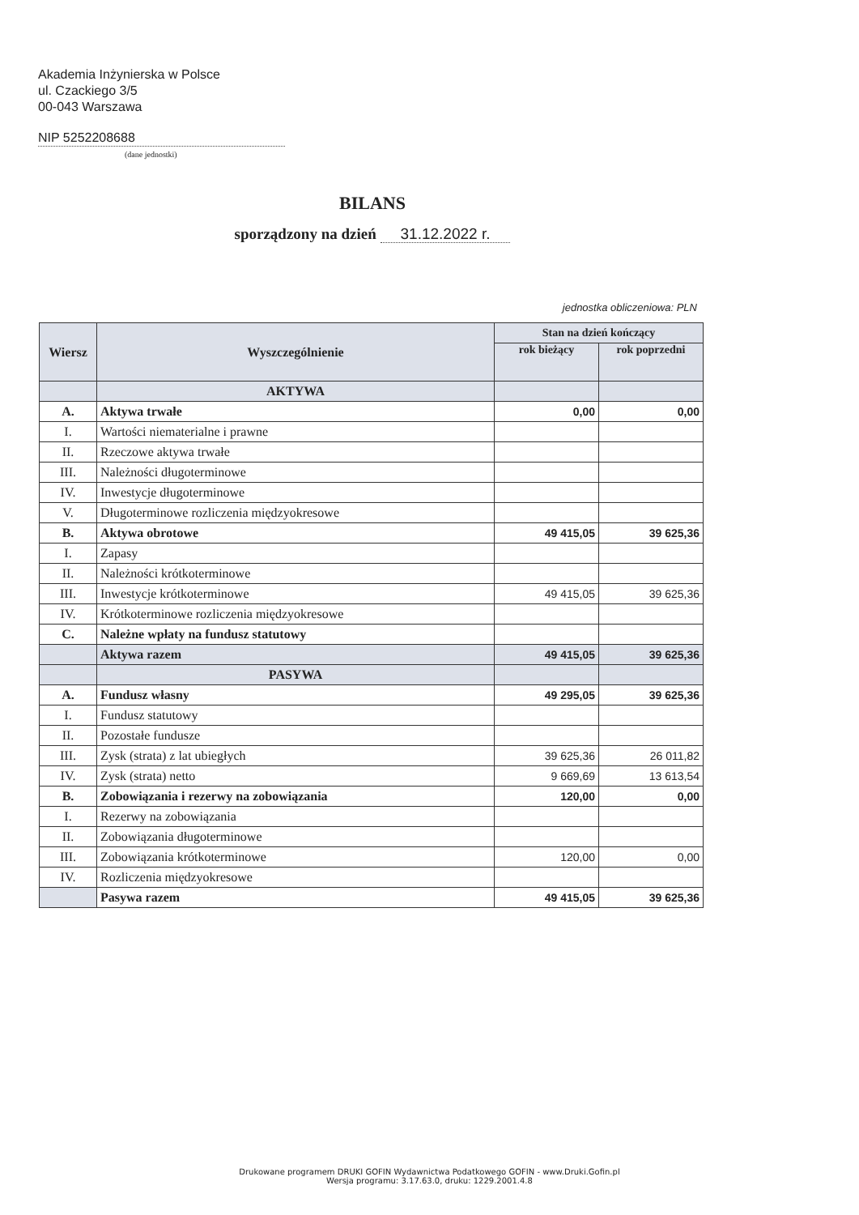Akademia Inżynierska w Polsce
ul. Czackiego 3/5
00-043 Warszawa
NIP 5252208688
(dane jednostki)
BILANS
sporządzony na dzień 31.12.2022 r.
jednostka obliczeniowa: PLN
| Wiersz | Wyszczególnienie | Stan na dzień kończący | |
| --- | --- | --- | --- |
| | | rok bieżący | rok poprzedni |
| | AKTYWA | | |
| A. | Aktywa trwałe | 0,00 | 0,00 |
| I. | Wartości niematerialne i prawne | | |
| II. | Rzeczowe aktywa trwałe | | |
| III. | Należności długoterminowe | | |
| IV. | Inwestycje długoterminowe | | |
| V. | Długoterminowe rozliczenia międzyokresowe | | |
| B. | Aktywa obrotowe | 49 415,05 | 39 625,36 |
| I. | Zapasy | | |
| II. | Należności krótkoterminowe | | |
| III. | Inwestycje krótkoterminowe | 49 415,05 | 39 625,36 |
| IV. | Krótkoterminowe rozliczenia międzyokresowe | | |
| C. | Należne wpłaty na fundusz statutowy | | |
| | Aktywa razem | 49 415,05 | 39 625,36 |
| | PASYWA | | |
| A. | Fundusz własny | 49 295,05 | 39 625,36 |
| I. | Fundusz statutowy | | |
| II. | Pozostałe fundusze | | |
| III. | Zysk (strata) z lat ubiegłych | 39 625,36 | 26 011,82 |
| IV. | Zysk (strata) netto | 9 669,69 | 13 613,54 |
| B. | Zobowiązania i rezerwy na zobowiązania | 120,00 | 0,00 |
| I. | Rezerwy na zobowiązania | | |
| II. | Zobowiązania długoterminowe | | |
| III. | Zobowiązania krótkoterminowe | 120,00 | 0,00 |
| IV. | Rozliczenia międzyokresowe | | |
| | Pasywa razem | 49 415,05 | 39 625,36 |
Drukowane programem DRUKI GOFIN Wydawnictwa Podatkowego GOFIN - www.Druki.Gofin.pl
Wersja programu: 3.17.63.0, druku: 1229.2001.4.8